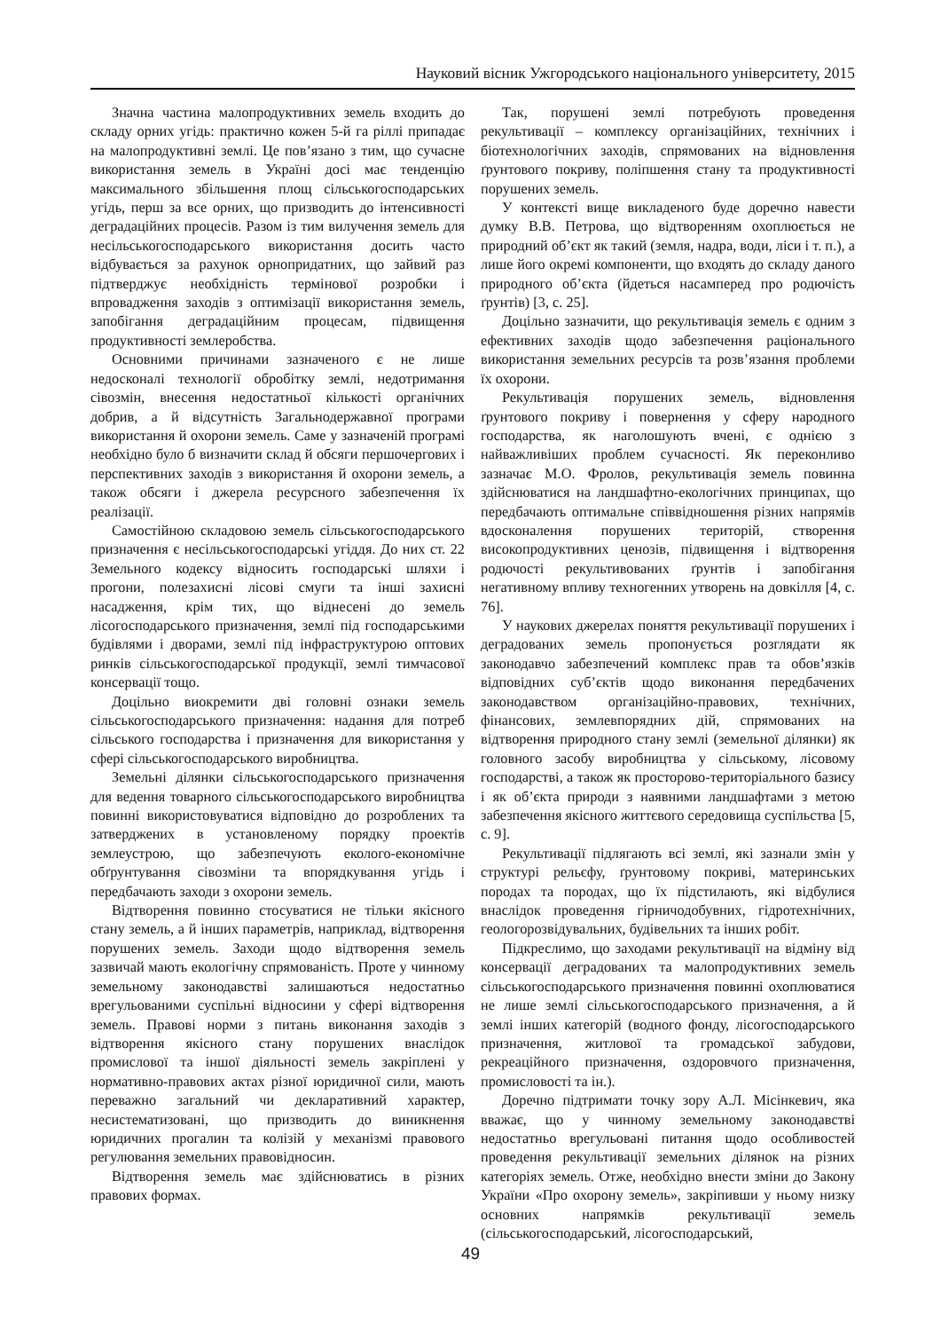Науковий вісник Ужгородського національного університету, 2015
Значна частина малопродуктивних земель входить до складу орних угідь: практично кожен 5-й га ріллі припадає на малопродуктивні землі. Це пов’язано з тим, що сучасне використання земель в Україні досі має тенденцію максимального збільшення площ сільськогосподарських угідь, перш за все орних, що призводить до інтенсивності деградаційних процесів. Разом із тим вилучення земель для несільськогосподарського використання досить часто відбувається за рахунок орнопридатних, що зайвий раз підтверджує необхідність термінової розробки і впровадження заходів з оптимізації використання земель, запобігання деградаційним процесам, підвищення продуктивності землеробства.
Основними причинами зазначеного є не лише недосконалі технології обробітку землі, недотримання сівозмін, внесення недостатньої кількості органічних добрив, а й відсутність Загальнодержавної програми використання й охорони земель. Саме у зазначеній програмі необхідно було б визначити склад й обсяги першочергових і перспективних заходів з використання й охорони земель, а також обсяги і джерела ресурсного забезпечення їх реалізації.
Самостійною складовою земель сільськогосподарського призначення є несільськогосподарські угіддя. До них ст. 22 Земельного кодексу відносить господарські шляхи і прогони, полезахисні лісові смуги та інші захисні насадження, крім тих, що віднесені до земель лісогосподарського призначення, землі під господарськими будівлями і дворами, землі під інфраструктурою оптових ринків сільськогосподарської продукції, землі тимчасової консервації тощо.
Доцільно виокремити дві головні ознаки земель сільськогосподарського призначення: надання для потреб сільського господарства і призначення для використання у сфері сільськогосподарського виробництва.
Земельні ділянки сільськогосподарського призначення для ведення товарного сільськогосподарського виробництва повинні використовуватися відповідно до розроблених та затверджених в установленому порядку проектів землеустрою, що забезпечують еколого-економічне обґрунтування сівозміни та впорядкування угідь і передбачають заходи з охорони земель.
Відтворення повинно стосуватися не тільки якісного стану земель, а й інших параметрів, наприклад, відтворення порушених земель. Заходи щодо відтворення земель зазвичай мають екологічну спрямованість. Проте у чинному земельному законодавстві залишаються недостатньо врегульованими суспільні відносини у сфері відтворення земель. Правові норми з питань виконання заходів з відтворення якісного стану порушених внаслідок промислової та іншої діяльності земель закріплені у нормативно-правових актах різної юридичної сили, мають переважно загальний чи декларативний характер, несистематизовані, що призводить до виникнення юридичних прогалин та колізій у механізмі правового регулювання земельних правовідносин.
Відтворення земель має здійснюватись в різних правових формах.
Так, порушені землі потребують проведення рекультивації – комплексу організаційних, технічних і біотехнологічних заходів, спрямованих на відновлення ґрунтового покриву, поліпшення стану та продуктивності порушених земель.
У контексті вище викладеного буде доречно навести думку В.В. Петрова, що відтворенням охоплюється не природний об’єкт як такий (земля, надра, води, ліси і т. п.), а лише його окремі компоненти, що входять до складу даного природного об’єкта (йдеться насамперед про родючість ґрунтів) [3, с. 25].
Доцільно зазначити, що рекультивація земель є одним з ефективних заходів щодо забезпечення раціонального використання земельних ресурсів та розв’язання проблеми їх охорони.
Рекультивація порушених земель, відновлення ґрунтового покриву і повернення у сферу народного господарства, як наголошують вчені, є однією з найважливіших проблем сучасності. Як переконливо зазначає М.О. Фролов, рекультивація земель повинна здійснюватися на ландшафтно-екологічних принципах, що передбачають оптимальне співвідношення різних напрямів вдосконалення порушених територій, створення високопродуктивних ценозів, підвищення і відтворення родючості рекультивованих ґрунтів і запобігання негативному впливу техногенних утворень на довкілля [4, с. 76].
У наукових джерелах поняття рекультивації порушених і деградованих земель пропонується розглядати як законодавчо забезпечений комплекс прав та обов’язків відповідних суб’єктів щодо виконання передбачених законодавством організаційно-правових, технічних, фінансових, землевпорядних дій, спрямованих на відтворення природного стану землі (земельної ділянки) як головного засобу виробництва у сільському, лісовому господарстві, а також як просторово-територіального базису і як об’єкта природи з наявними ландшафтами з метою забезпечення якісного життєвого середовища суспільства [5, с. 9].
Рекультивації підлягають всі землі, які зазнали змін у структурі рельєфу, ґрунтовому покриві, материнських породах та породах, що їх підстилають, які відбулися внаслідок проведення гірничодобувних, гідротехнічних, геологорозвідувальних, будівельних та інших робіт.
Підкреслимо, що заходами рекультивації на відміну від консервації деградованих та малопродуктивних земель сільськогосподарського призначення повинні охоплюватися не лише землі сільськогосподарського призначення, а й землі інших категорій (водного фонду, лісогосподарського призначення, житлової та громадської забудови, рекреаційного призначення, оздоровчого призначення, промисловості та ін.).
Доречно підтримати точку зору А.Л. Місінкевич, яка вважає, що у чинному земельному законодавстві недостатньо врегульовані питання щодо особливостей проведення рекультивації земельних ділянок на різних категоріях земель. Отже, необхідно внести зміни до Закону України «Про охорону земель», закріпивши у ньому низку основних напрямків рекультивації земель (сільськогосподарський, лісогосподарський,
49